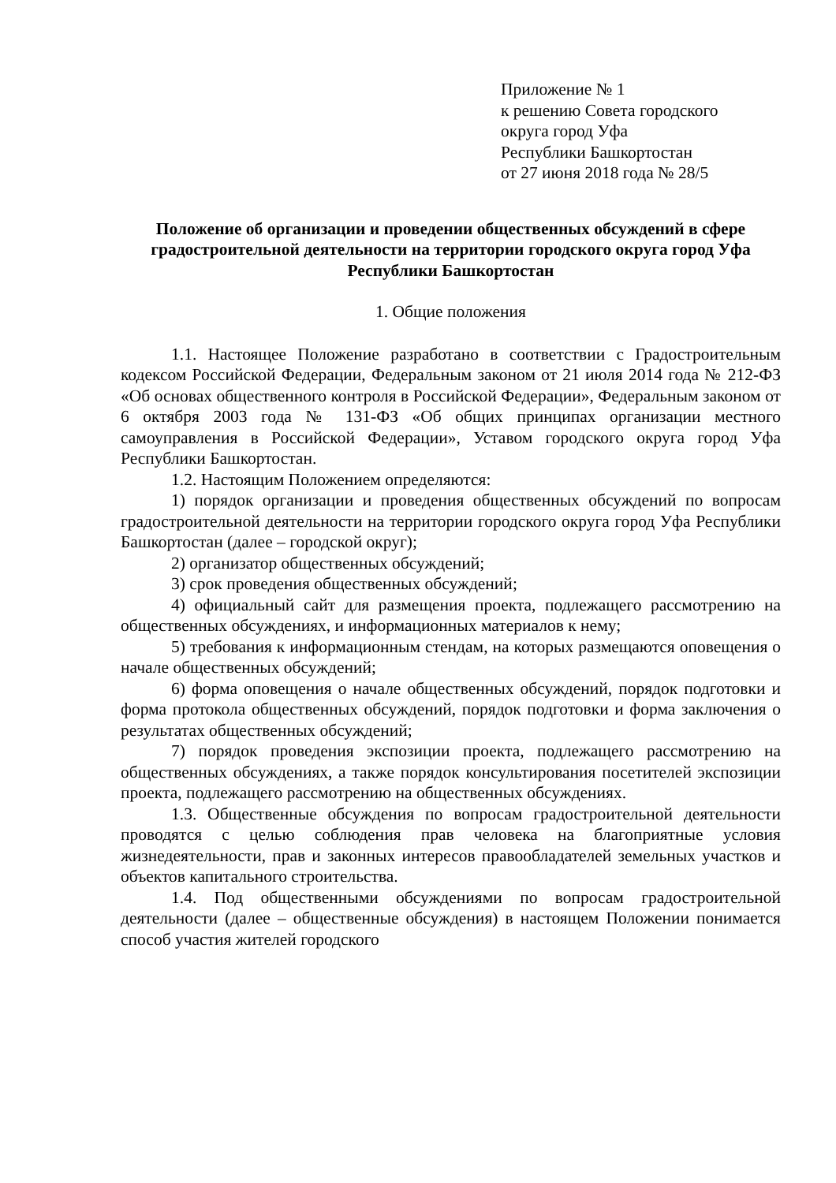Приложение № 1
к решению Совета городского
округа город Уфа
Республики Башкортостан
от 27 июня 2018 года № 28/5
Положение об организации и проведении общественных обсуждений в сфере градостроительной деятельности на территории городского округа город Уфа Республики Башкортостан
1. Общие положения
1.1. Настоящее Положение разработано в соответствии с Градостроительным кодексом Российской Федерации, Федеральным законом от 21 июля 2014 года № 212-ФЗ «Об основах общественного контроля в Российской Федерации», Федеральным законом от 6 октября 2003 года № 131-ФЗ «Об общих принципах организации местного самоуправления в Российской Федерации», Уставом городского округа город Уфа Республики Башкортостан.
1.2. Настоящим Положением определяются:
1) порядок организации и проведения общественных обсуждений по вопросам градостроительной деятельности на территории городского округа город Уфа Республики Башкортостан (далее – городской округ);
2) организатор общественных обсуждений;
3) срок проведения общественных обсуждений;
4) официальный сайт для размещения проекта, подлежащего рассмотрению на общественных обсуждениях, и информационных материалов к нему;
5) требования к информационным стендам, на которых размещаются оповещения о начале общественных обсуждений;
6) форма оповещения о начале общественных обсуждений, порядок подготовки и форма протокола общественных обсуждений, порядок подготовки и форма заключения о результатах общественных обсуждений;
7) порядок проведения экспозиции проекта, подлежащего рассмотрению на общественных обсуждениях, а также порядок консультирования посетителей экспозиции проекта, подлежащего рассмотрению на общественных обсуждениях.
1.3. Общественные обсуждения по вопросам градостроительной деятельности проводятся с целью соблюдения прав человека на благоприятные условия жизнедеятельности, прав и законных интересов правообладателей земельных участков и объектов капитального строительства.
1.4. Под общественными обсуждениями по вопросам градостроительной деятельности (далее – общественные обсуждения) в настоящем Положении понимается способ участия жителей городского